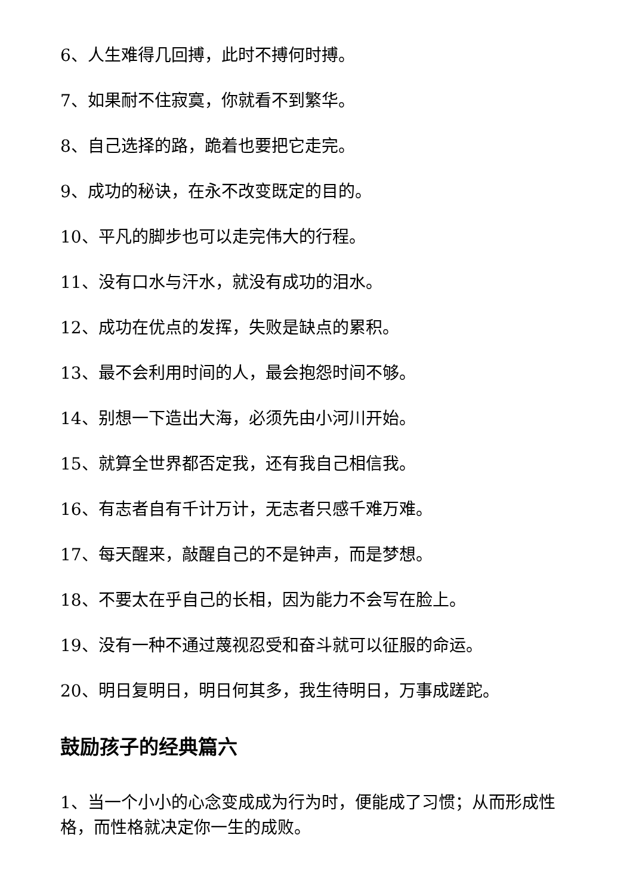6、人生难得几回搏，此时不搏何时搏。
7、如果耐不住寂寞，你就看不到繁华。
8、自己选择的路，跪着也要把它走完。
9、成功的秘诀，在永不改变既定的目的。
10、平凡的脚步也可以走完伟大的行程。
11、没有口水与汗水，就没有成功的泪水。
12、成功在优点的发挥，失败是缺点的累积。
13、最不会利用时间的人，最会抱怨时间不够。
14、别想一下造出大海，必须先由小河川开始。
15、就算全世界都否定我，还有我自己相信我。
16、有志者自有千计万计，无志者只感千难万难。
17、每天醒来，敲醒自己的不是钟声，而是梦想。
18、不要太在乎自己的长相，因为能力不会写在脸上。
19、没有一种不通过蔑视忍受和奋斗就可以征服的命运。
20、明日复明日，明日何其多，我生待明日，万事成蹉跎。
鼓励孩子的经典篇六
1、当一个小小的心念变成成为行为时，便能成了习惯；从而形成性格，而性格就决定你一生的成败。